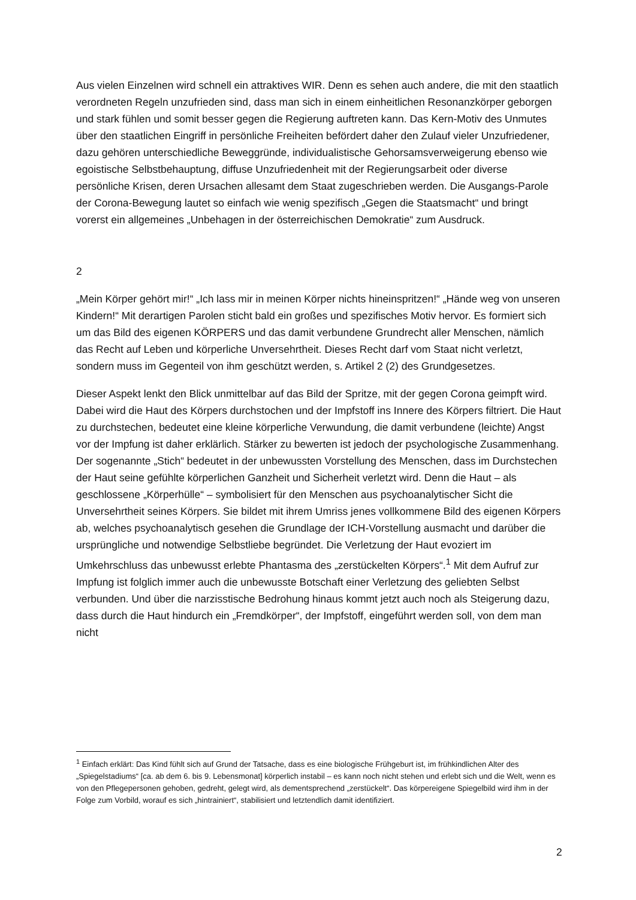Aus vielen Einzelnen wird schnell ein attraktives WIR. Denn es sehen auch andere, die mit den staatlich verordneten Regeln unzufrieden sind, dass man sich in einem einheitlichen Resonanzkörper geborgen und stark fühlen und somit besser gegen die Regierung auftreten kann. Das Kern-Motiv des Unmutes über den staatlichen Eingriff in persönliche Freiheiten befördert daher den Zulauf vieler Unzufriedener, dazu gehören unterschiedliche Beweggründe, individualistische Gehorsamsverweigerung ebenso wie egoistische Selbstbehauptung, diffuse Unzufriedenheit mit der Regierungsarbeit oder diverse persönliche Krisen, deren Ursachen allesamt dem Staat zugeschrieben werden. Die Ausgangs-Parole der Corona-Bewegung lautet so einfach wie wenig spezifisch „Gegen die Staatsmacht“ und bringt vorerst ein allgemeines „Unbehagen in der österreichischen Demokratie“ zum Ausdruck.
2
„Mein Körper gehört mir!“ „Ich lass mir in meinen Körper nichts hineinspritzen!“ „Hände weg von unseren Kindern!“ Mit derartigen Parolen sticht bald ein großes und spezifisches Motiv hervor. Es formiert sich um das Bild des eigenen KÖRPERS und das damit verbundene Grundrecht aller Menschen, nämlich das Recht auf Leben und körperliche Unversehrtheit. Dieses Recht darf vom Staat nicht verletzt, sondern muss im Gegenteil von ihm geschützt werden, s. Artikel 2 (2) des Grundgesetzes.
Dieser Aspekt lenkt den Blick unmittelbar auf das Bild der Spritze, mit der gegen Corona geimpft wird. Dabei wird die Haut des Körpers durchstochen und der Impfstoff ins Innere des Körpers filtriert. Die Haut zu durchstechen, bedeutet eine kleine körperliche Verwundung, die damit verbundene (leichte) Angst vor der Impfung ist daher erklärlich. Stärker zu bewerten ist jedoch der psychologische Zusammenhang. Der sogenannte „Stich“ bedeutet in der unbewussten Vorstellung des Menschen, dass im Durchstechen der Haut seine gefühlte körperlichen Ganzheit und Sicherheit verletzt wird. Denn die Haut – als geschlossene „Körperhülle“ – symbolisiert für den Menschen aus psychoanalytischer Sicht die Unversehrtheit seines Körpers. Sie bildet mit ihrem Umriss jenes vollkommene Bild des eigenen Körpers ab, welches psychoanalytisch gesehen die Grundlage der ICH-Vorstellung ausmacht und darüber die ursprüngliche und notwendige Selbstliebe begründet. Die Verletzung der Haut evoziert im Umkehrschluss das unbewusst erlebte Phantasma des „zerstückelten Körpers“.<sup>1</sup> Mit dem Aufruf zur Impfung ist folglich immer auch die unbewusste Botschaft einer Verletzung des geliebten Selbst verbunden. Und über die narzisstische Bedrohung hinaus kommt jetzt auch noch als Steigerung dazu, dass durch die Haut hindurch ein „Fremdkörper“, der Impfstoff, eingeführt werden soll, von dem man nicht
<sup>1</sup> Einfach erklärt: Das Kind fühlt sich auf Grund der Tatsache, dass es eine biologische Frühgeburt ist, im frühkindlichen Alter des „Spiegelstadiums“ [ca. ab dem 6. bis 9. Lebensmonat] körperlich instabil – es kann noch nicht stehen und erlebt sich und die Welt, wenn es von den Pflegepersonen gehoben, gedreht, gelegt wird, als dementsprechend „zerstückelt“. Das körpereigene Spiegelbild wird ihm in der Folge zum Vorbild, worauf es sich „hintrainiert“, stabilisiert und letztendlich damit identifiziert.
2